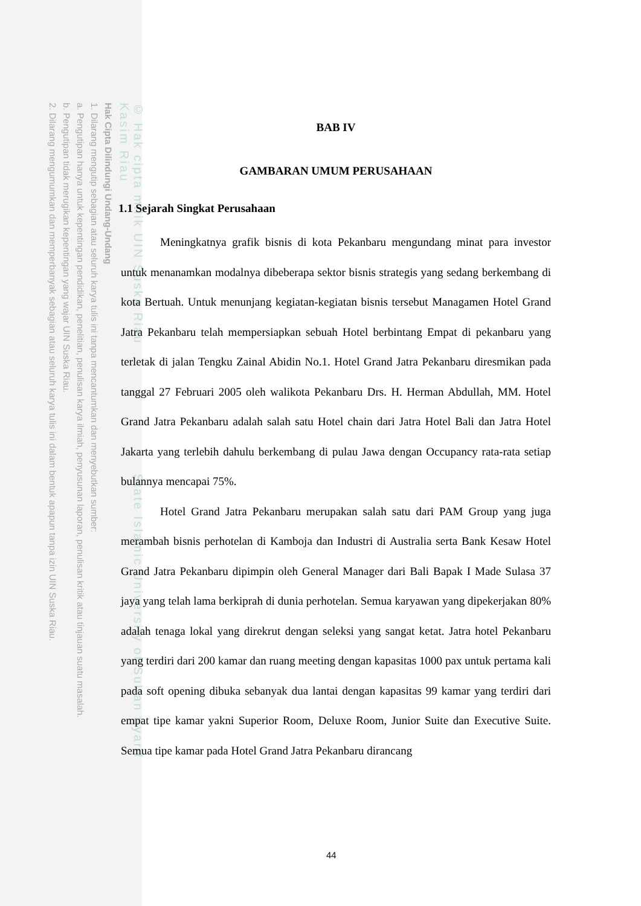© Hak cipta milik UIN Suska Riau State Islamic University of Sultan Syarif Kasim Riau
Hak Cipta Dilindungi Undang-Undang
1. Dilarang mengutip sebagian atau seluruh karya tulis ini tanpa mencantumkan dan menyebutkan sumber:
a. Pengutipan hanya untuk kepentingan pendidikan, penelitian, penulisan karya ilmiah, penyusunan laporan, penulisan kritik atau tinjauan suatu masalah.
b. Pengutipan tidak merugikan kepentingan yang wajar UIN Suska Riau.
2. Dilarang mengumumkan dan memperbanyak sebagian atau seluruh karya tulis ini dalam bentuk apapun tanpa izin UIN Suska Riau.
BAB IV
GAMBARAN UMUM PERUSAHAAN
1.1 Sejarah Singkat Perusahaan
Meningkatnya grafik bisnis di kota Pekanbaru mengundang minat para investor untuk menanamkan modalnya dibeberapa sektor bisnis strategis yang sedang berkembang di kota Bertuah. Untuk menunjang kegiatan-kegiatan bisnis tersebut Managamen Hotel Grand Jatra Pekanbaru telah mempersiapkan sebuah Hotel berbintang Empat di pekanbaru yang terletak di jalan Tengku Zainal Abidin No.1. Hotel Grand Jatra Pekanbaru diresmikan pada tanggal 27 Februari 2005 oleh walikota Pekanbaru Drs. H. Herman Abdullah, MM. Hotel Grand Jatra Pekanbaru adalah salah satu Hotel chain dari Jatra Hotel Bali dan Jatra Hotel Jakarta yang terlebih dahulu berkembang di pulau Jawa dengan Occupancy rata-rata setiap bulannya mencapai 75%.
Hotel Grand Jatra Pekanbaru merupakan salah satu dari PAM Group yang juga merambah bisnis perhotelan di Kamboja dan Industri di Australia serta Bank Kesaw Hotel Grand Jatra Pekanbaru dipimpin oleh General Manager dari Bali Bapak I Made Sulasa 37 jaya yang telah lama berkiprah di dunia perhotelan. Semua karyawan yang dipekerjakan 80% adalah tenaga lokal yang direkrut dengan seleksi yang sangat ketat. Jatra hotel Pekanbaru yang terdiri dari 200 kamar dan ruang meeting dengan kapasitas 1000 pax untuk pertama kali pada soft opening dibuka sebanyak dua lantai dengan kapasitas 99 kamar yang terdiri dari empat tipe kamar yakni Superior Room, Deluxe Room, Junior Suite dan Executive Suite. Semua tipe kamar pada Hotel Grand Jatra Pekanbaru dirancang
44